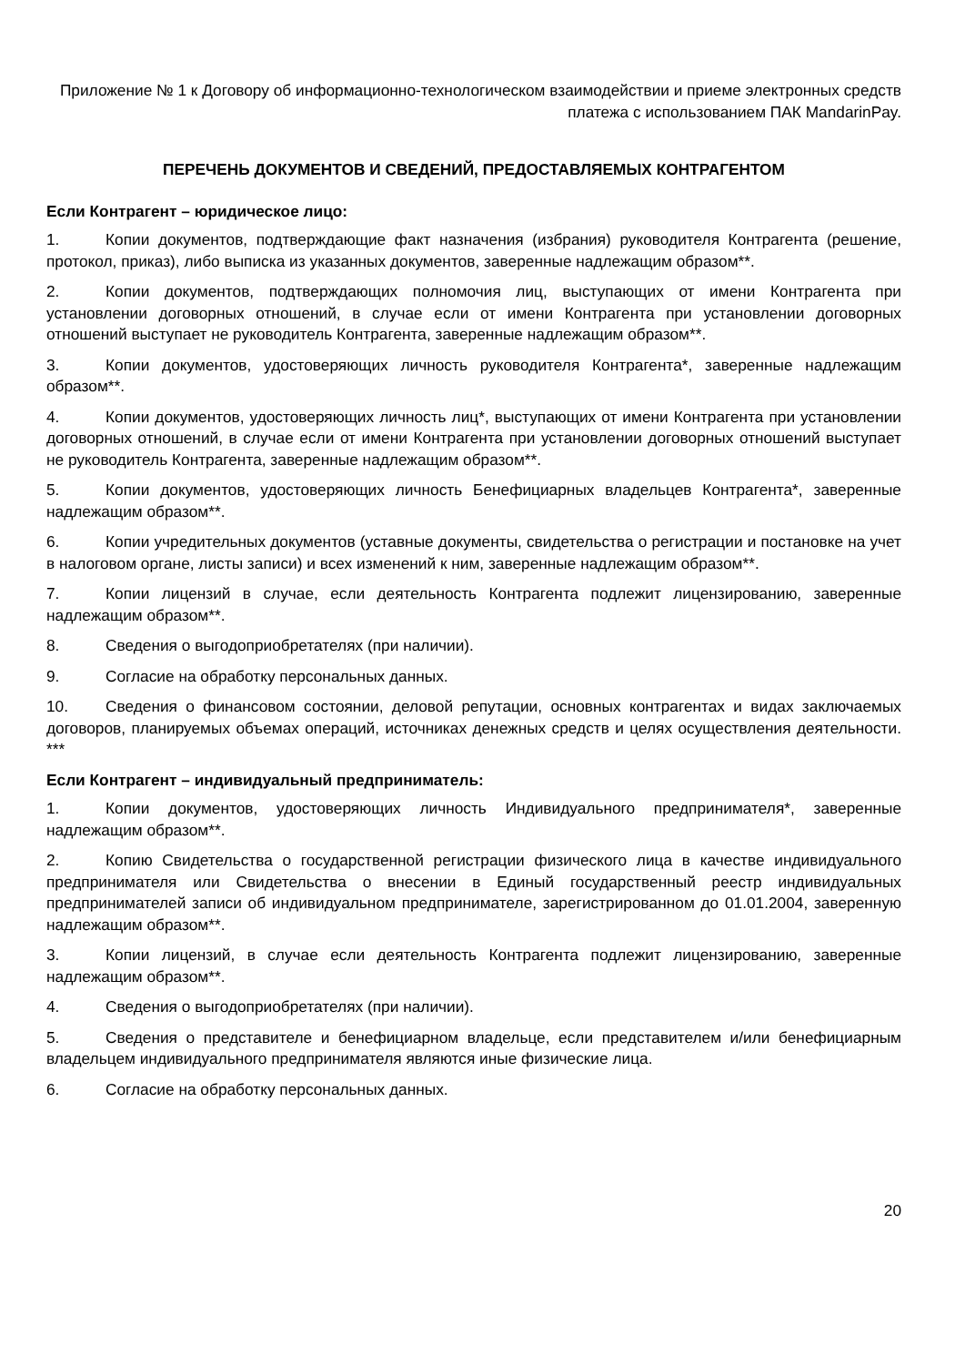Приложение № 1 к Договору об информационно-технологическом взаимодействии и приеме электронных средств платежа с использованием ПАК MandarinPay.
ПЕРЕЧЕНЬ ДОКУМЕНТОВ И СВЕДЕНИЙ, ПРЕДОСТАВЛЯЕМЫХ КОНТРАГЕНТОМ
Если Контрагент – юридическое лицо:
1. Копии документов, подтверждающие факт назначения (избрания) руководителя Контрагента (решение, протокол, приказ), либо выписка из указанных документов, заверенные надлежащим образом**.
2. Копии документов, подтверждающих полномочия лиц, выступающих от имени Контрагента при установлении договорных отношений, в случае если от имени Контрагента при установлении договорных отношений выступает не руководитель Контрагента, заверенные надлежащим образом**.
3. Копии документов, удостоверяющих личность руководителя Контрагента*, заверенные надлежащим образом**.
4. Копии документов, удостоверяющих личность лиц*, выступающих от имени Контрагента при установлении договорных отношений, в случае если от имени Контрагента при установлении договорных отношений выступает не руководитель Контрагента, заверенные надлежащим образом**.
5. Копии документов, удостоверяющих личность Бенефициарных владельцев Контрагента*, заверенные надлежащим образом**.
6. Копии учредительных документов (уставные документы, свидетельства о регистрации и постановке на учет в налоговом органе, листы записи) и всех изменений к ним, заверенные надлежащим образом**.
7. Копии лицензий в случае, если деятельность Контрагента подлежит лицензированию, заверенные надлежащим образом**.
8. Сведения о выгодоприобретателях (при наличии).
9. Согласие на обработку персональных данных.
10. Сведения о финансовом состоянии, деловой репутации, основных контрагентах и видах заключаемых договоров, планируемых объемах операций, источниках денежных средств и целях осуществления деятельности. ***
Если Контрагент – индивидуальный предприниматель:
1. Копии документов, удостоверяющих личность Индивидуального предпринимателя*, заверенные надлежащим образом**.
2. Копию Свидетельства о государственной регистрации физического лица в качестве индивидуального предпринимателя или Свидетельства о внесении в Единый государственный реестр индивидуальных предпринимателей записи об индивидуальном предпринимателе, зарегистрированном до 01.01.2004, заверенную надлежащим образом**.
3. Копии лицензий, в случае если деятельность Контрагента подлежит лицензированию, заверенные надлежащим образом**.
4. Сведения о выгодоприобретателях (при наличии).
5. Сведения о представителе и бенефициарном владельце, если представителем и/или бенефициарным владельцем индивидуального предпринимателя являются иные физические лица.
6. Согласие на обработку персональных данных.
20